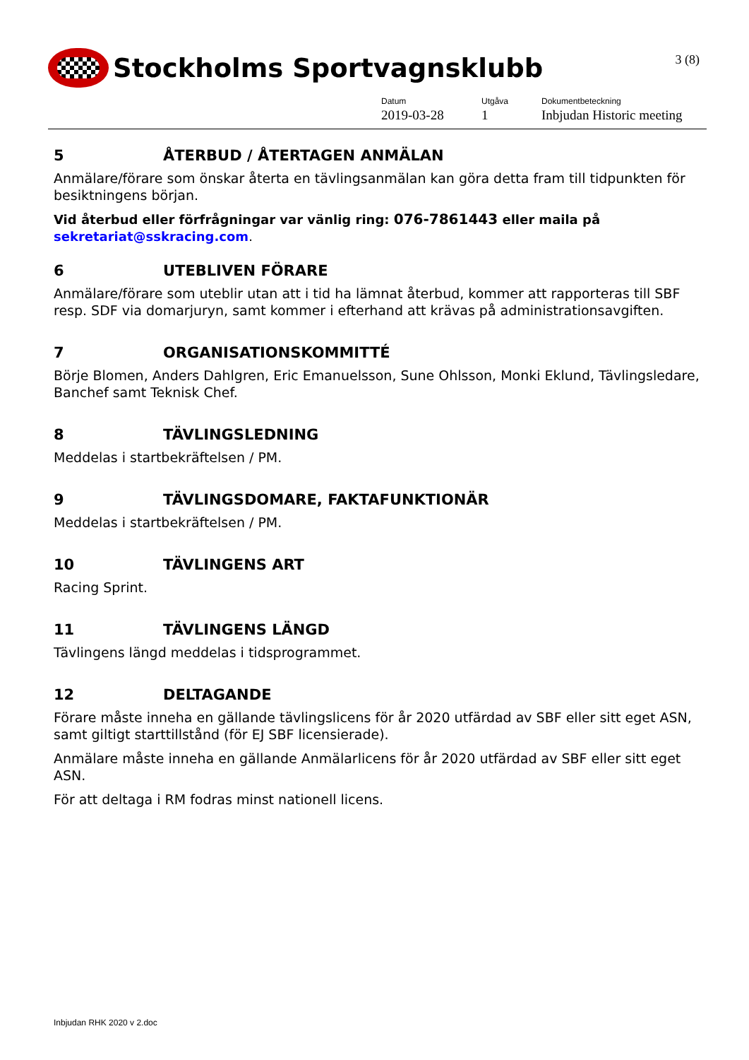Stockholms Sportvagnsklubb 3 (8)
Datum
2019-03-28
Utgåva
1
Dokumentbeteckning
Inbjudan Historic meeting
5 ÅTERBUD / ÅTERTAGEN ANMÄLAN
Anmälare/förare som önskar återta en tävlingsanmälan kan göra detta fram till tidpunkten för besiktningens början.
Vid återbud eller förfrågningar var vänlig ring: 076-7861443 eller maila på sekretariat@sskracing.com.
6 UTEBLIVEN FÖRARE
Anmälare/förare som uteblir utan att i tid ha lämnat återbud, kommer att rapporteras till SBF resp. SDF via domarjuryn, samt kommer i efterhand att krävas på administrationsavgiften.
7 ORGANISATIONSKOMMITTÉ
Börje Blomen, Anders Dahlgren, Eric Emanuelsson, Sune Ohlsson, Monki Eklund, Tävlingsledare, Banchef samt Teknisk Chef.
8 TÄVLINGSLEDNING
Meddelas i startbekräftelsen / PM.
9 TÄVLINGSDOMARE, FAKTAFUNKTIONÄR
Meddelas i startbekräftelsen / PM.
10 TÄVLINGENS ART
Racing Sprint.
11 TÄVLINGENS LÄNGD
Tävlingens längd meddelas i tidsprogrammet.
12 DELTAGANDE
Förare måste inneha en gällande tävlingslicens för år 2020 utfärdad av SBF eller sitt eget ASN, samt giltigt starttillstånd (för EJ SBF licensierade).
Anmälare måste inneha en gällande Anmälarlicens för år 2020 utfärdad av SBF eller sitt eget ASN.
För att deltaga i RM fodras minst nationell licens.
Inbjudan RHK 2020 v 2.doc